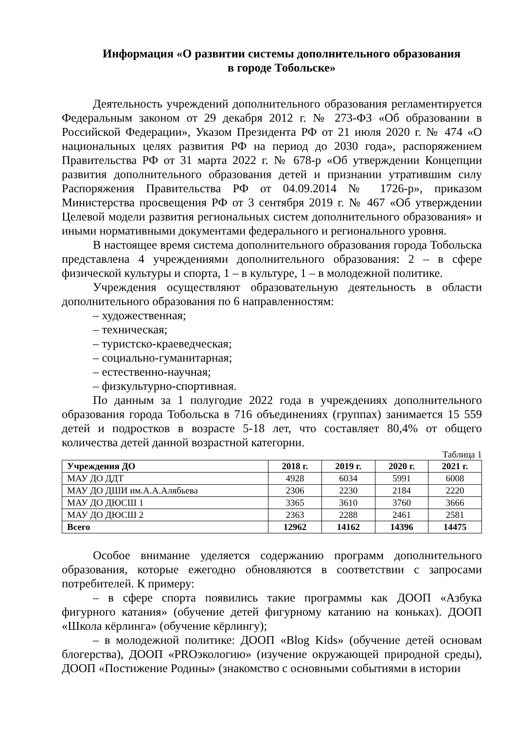Информация «О развитии системы дополнительного образования
в городе Тобольске»
Деятельность учреждений дополнительного образования регламентируется Федеральным законом от 29 декабря 2012 г. № 273-ФЗ «Об образовании в Российской Федерации», Указом Президента РФ от 21 июля 2020 г. № 474 «О национальных целях развития РФ на период до 2030 года», распоряжением Правительства РФ от 31 марта 2022 г. № 678-р «Об утверждении Концепции развития дополнительного образования детей и признании утратившим силу Распоряжения Правительства РФ от 04.09.2014 № 1726-р», приказом Министерства просвещения РФ от 3 сентября 2019 г. № 467 «Об утверждении Целевой модели развития региональных систем дополнительного образования» и иными нормативными документами федерального и регионального уровня.
В настоящее время система дополнительного образования города Тобольска представлена 4 учреждениями дополнительного образования: 2 – в сфере физической культуры и спорта, 1 – в культуре, 1 – в молодежной политике.
Учреждения осуществляют образовательную деятельность в области дополнительного образования по 6 направленностям:
– художественная;
– техническая;
– туристско-краеведческая;
– социально-гуманитарная;
– естественно-научная;
– физкультурно-спортивная.
По данным за 1 полугодие 2022 года в учреждениях дополнительного образования города Тобольска в 716 объединениях (группах) занимается 15 559 детей и подростков в возрасте 5-18 лет, что составляет 80,4% от общего количества детей данной возрастной категории.
Таблица 1
| Учреждения ДО | 2018 г. | 2019 г. | 2020 г. | 2021 г. |
| --- | --- | --- | --- | --- |
| МАУ ДО ДДТ | 4928 | 6034 | 5991 | 6008 |
| МАУ ДО ДШИ им.А.А.Алябьева | 2306 | 2230 | 2184 | 2220 |
| МАУ ДО ДЮСШ 1 | 3365 | 3610 | 3760 | 3666 |
| МАУ ДО ДЮСШ 2 | 2363 | 2288 | 2461 | 2581 |
| Всего | 12962 | 14162 | 14396 | 14475 |
Особое внимание уделяется содержанию программ дополнительного образования, которые ежегодно обновляются в соответствии с запросами потребителей. К примеру:
– в сфере спорта появились такие программы как ДООП «Азбука фигурного катания» (обучение детей фигурному катанию на коньках). ДООП «Школа кёрлинга» (обучение кёрлингу);
– в молодежной политике: ДООП «Blog Kids» (обучение детей основам блогерства), ДООП «PROэкологию» (изучение окружающей природной среды), ДООП «Постижение Родины» (знакомство с основными событиями в истории